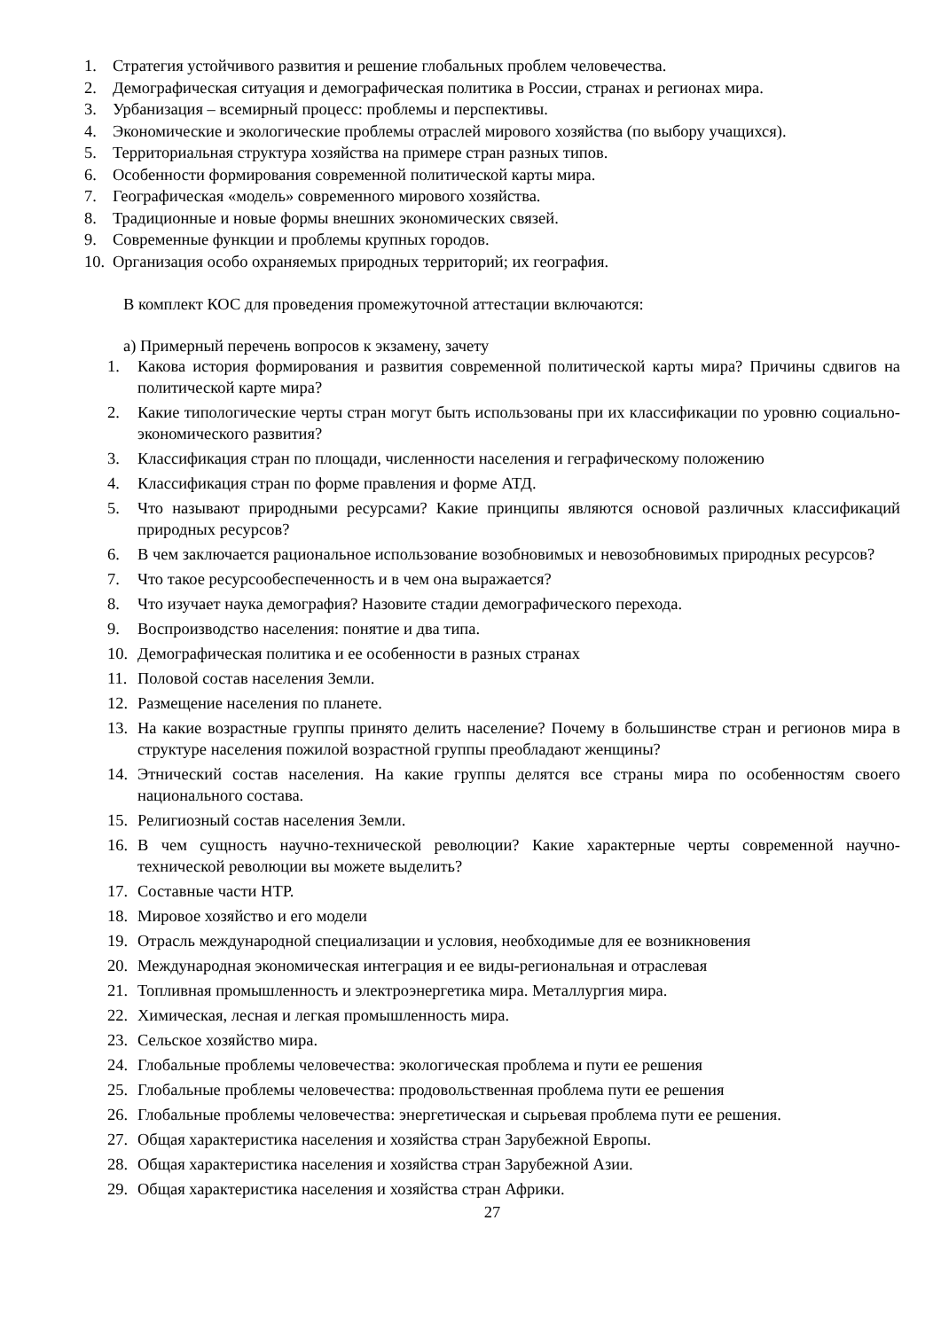1. Стратегия устойчивого развития и решение глобальных проблем человечества.
2. Демографическая ситуация и демографическая политика в России, странах и регионах мира.
3. Урбанизация – всемирный процесс: проблемы и перспективы.
4. Экономические и экологические проблемы отраслей мирового хозяйства (по выбору учащихся).
5. Территориальная структура хозяйства на примере стран разных типов.
6. Особенности формирования современной политической карты мира.
7. Географическая «модель» современного мирового хозяйства.
8. Традиционные и новые формы внешних экономических связей.
9. Современные функции и проблемы крупных городов.
10. Организация особо охраняемых природных территорий; их география.
В комплект КОС для проведения промежуточной аттестации включаются:
а) Примерный перечень вопросов к экзамену, зачету
1. Какова история формирования и развития современной политической карты мира? Причины сдвигов на политической карте мира?
2. Какие типологические черты стран могут быть использованы при их классификации по уровню социально-экономического развития?
3. Классификация стран по площади, численности населения и геграфическому положению
4. Классификация стран по форме правления и форме АТД.
5. Что называют природными ресурсами? Какие принципы являются основой различных классификаций природных ресурсов?
6. В чем заключается рациональное использование возобновимых и невозобновимых природных ресурсов?
7. Что такое ресурсообеспеченность и в чем она выражается?
8. Что изучает наука демография? Назовите стадии демографического перехода.
9. Воспроизводство населения: понятие и два типа.
10. Демографическая политика и ее особенности в разных странах
11. Половой состав населения Земли.
12. Размещение населения по планете.
13. На какие возрастные группы принято делить население? Почему в большинстве стран и регионов мира в структуре населения пожилой возрастной группы преобладают женщины?
14. Этнический состав населения. На какие группы делятся все страны мира по особенностям своего национального состава.
15. Религиозный состав населения Земли.
16. В чем сущность научно-технической революции? Какие характерные черты современной научно-технической революции вы можете выделить?
17. Составные части НТР.
18. Мировое хозяйство и его модели
19. Отрасль международной специализации и условия, необходимые для ее возникновения
20. Международная экономическая интеграция и ее виды-региональная и отраслевая
21. Топливная промышленность и электроэнергетика мира. Металлургия мира.
22. Химическая, лесная и легкая промышленность мира.
23. Сельское хозяйство мира.
24. Глобальные проблемы человечества: экологическая проблема и пути ее решения
25. Глобальные проблемы человечества: продовольственная проблема пути ее решения
26. Глобальные проблемы человечества: энергетическая и сырьевая проблема пути ее решения.
27. Общая характеристика населения и хозяйства стран Зарубежной Европы.
28. Общая характеристика населения и хозяйства стран Зарубежной Азии.
29. Общая характеристика населения и хозяйства стран Африки.
27